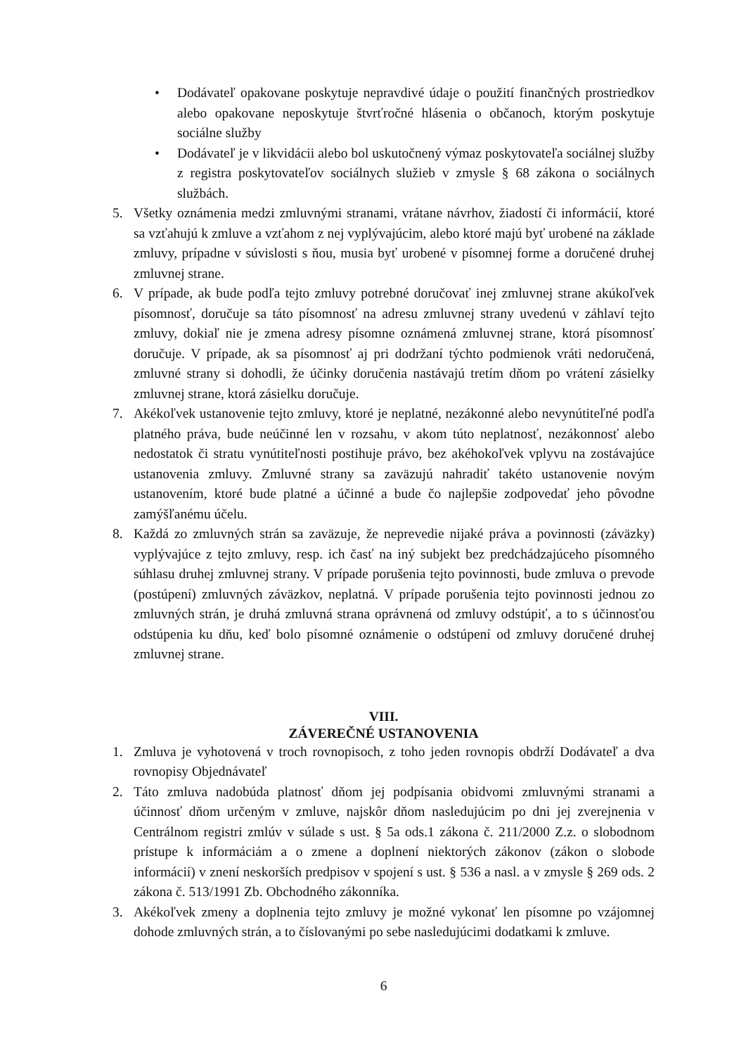• Dodávateľ opakovane poskytuje nepravdivé údaje o použití finančných prostriedkov alebo opakovane neposkytuje štvrťročné hlásenia o občanoch, ktorým poskytuje sociálne služby
• Dodávateľ je v likvidácii alebo bol uskutočnený výmaz poskytovateľa sociálnej služby z registra poskytovateľov sociálnych služieb v zmysle § 68 zákona o sociálnych službách.
5. Všetky oznámenia medzi zmluvnými stranami, vrátane návrhov, žiadostí či informácií, ktoré sa vzťahujú k zmluve a vzťahom z nej vyplývajúcim, alebo ktoré majú byť urobené na základe zmluvy, prípadne v súvislosti s ňou, musia byť urobené v písomnej forme a doručené druhej zmluvnej strane.
6. V prípade, ak bude podľa tejto zmluvy potrebné doručovať inej zmluvnej strane akúkoľvek písomnosť, doručuje sa táto písomnosť na adresu zmluvnej strany uvedenú v záhlaví tejto zmluvy, dokiaľ nie je zmena adresy písomne oznámená zmluvnej strane, ktorá písomnosť doručuje. V prípade, ak sa písomnosť aj pri dodržaní týchto podmienok vráti nedoručená, zmluvné strany si dohodli, že účinky doručenia nastávajú tretím dňom po vrátení zásielky zmluvnej strane, ktorá zásielku doručuje.
7. Akékoľvek ustanovenie tejto zmluvy, ktoré je neplatné, nezákonné alebo nevynútiteľné podľa platného práva, bude neúčinné len v rozsahu, v akom túto neplatnosť, nezákonnosť alebo nedostatok či stratu vynútiteľnosti postihuje právo, bez akéhokoľvek vplyvu na zostávajúce ustanovenia zmluvy. Zmluvné strany sa zaväzujú nahradiť takéto ustanovenie novým ustanovením, ktoré bude platné a účinné a bude čo najlepšie zodpovedať jeho pôvodne zamýšľanému účelu.
8. Každá zo zmluvných strán sa zaväzuje, že neprevedie nijaké práva a povinnosti (záväzky) vyplývajúce z tejto zmluvy, resp. ich časť na iný subjekt bez predchádzajúceho písomného súhlasu druhej zmluvnej strany. V prípade porušenia tejto povinnosti, bude zmluva o prevode (postúpení) zmluvných záväzkov, neplatná. V prípade porušenia tejto povinnosti jednou zo zmluvných strán, je druhá zmluvná strana oprávnená od zmluvy odstúpiť, a to s účinnosťou odstúpenia ku dňu, keď bolo písomné oznámenie o odstúpení od zmluvy doručené druhej zmluvnej strane.
VIII.
ZÁVEREČNÉ USTANOVENIA
1. Zmluva je vyhotovená v troch rovnopisoch, z toho jeden rovnopis obdrží Dodávateľ a dva rovnopisy Objednávateľ
2. Táto zmluva nadobúda platnosť dňom jej podpísania obidvomi zmluvnými stranami a účinnosť dňom určeným v zmluve, najskôr dňom nasledujúcim po dni jej zverejnenia v Centrálnom registri zmlúv v súlade s ust. § 5a ods.1 zákona č. 211/2000 Z.z. o slobodnom prístupe k informáciám a o zmene a doplnení niektorých zákonov (zákon o slobode informácií) v znení neskorších predpisov v spojení s ust. § 536 a nasl. a v zmysle § 269 ods. 2 zákona č. 513/1991 Zb. Obchodného zákonníka.
3. Akékoľvek zmeny a doplnenia tejto zmluvy je možné vykonať len písomne po vzájomnej dohode zmluvných strán, a to číslovanými po sebe nasledujúcimi dodatkami k zmluve.
6